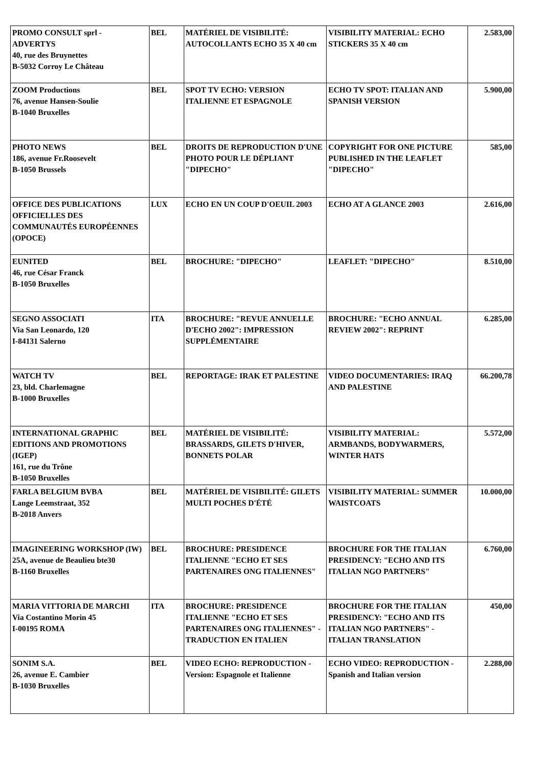| PROMO CONSULT sprl - ADVERTYS 40, rue des Bruynettes B-5032 Corroy Le Château | BEL | MATÉRIEL DE VISIBILITÉ: AUTOCOLLANTS ECHO 35 X 40 cm | VISIBILITY MATERIAL: ECHO STICKERS 35 X 40 cm | 2.583,00 |
| ZOOM Productions 76, avenue Hansen-Soulie B-1040 Bruxelles | BEL | SPOT TV ECHO: VERSION ITALIENNE ET ESPAGNOLE | ECHO TV SPOT: ITALIAN AND SPANISH VERSION | 5.900,00 |
| PHOTO NEWS 186, avenue Fr.Roosevelt B-1050 Brussels | BEL | DROITS DE REPRODUCTION D'UNE PHOTO POUR LE DÉPLIANT "DIPECHO" | COPYRIGHT FOR ONE PICTURE PUBLISHED IN THE LEAFLET "DIPECHO" | 585,00 |
| OFFICE DES PUBLICATIONS OFFICIELLES DES COMMUNAUTÉS EUROPÉENNES (OPOCE) | LUX | ECHO EN UN COUP D'OEUIL 2003 | ECHO AT A GLANCE 2003 | 2.616,00 |
| EUNITED 46, rue César Franck B-1050 Bruxelles | BEL | BROCHURE: "DIPECHO" | LEAFLET: "DIPECHO" | 8.510,00 |
| SEGNO ASSOCIATI Via San Leonardo, 120 I-84131 Salerno | ITA | BROCHURE: "REVUE ANNUELLE D'ECHO 2002": IMPRESSION SUPPLÉMENTAIRE | BROCHURE: "ECHO ANNUAL REVIEW 2002": REPRINT | 6.285,00 |
| WATCH TV 23, bld. Charlemagne B-1000 Bruxelles | BEL | REPORTAGE: IRAK ET PALESTINE | VIDEO DOCUMENTARIES: IRAQ AND PALESTINE | 66.200,78 |
| INTERNATIONAL GRAPHIC EDITIONS AND PROMOTIONS (IGEP) 161, rue du Trône B-1050 Bruxelles | BEL | MATÉRIEL DE VISIBILITÉ: BRASSARDS, GILETS D'HIVER, BONNETS POLAR | VISIBILITY MATERIAL: ARMBANDS, BODYWARMERS, WINTER HATS | 5.572,00 |
| FARLA BELGIUM BVBA Lange Leemstraat, 352 B-2018 Anvers | BEL | MATÉRIEL DE VISIBILITÉ: GILETS MULTI POCHES D'ÉTÉ | VISIBILITY MATERIAL: SUMMER WAISTCOATS | 10.000,00 |
| IMAGINEERING WORKSHOP (IW) 25A, avenue de Beaulieu bte30 B-1160 Bruxelles | BEL | BROCHURE: PRESIDENCE ITALIENNE "ECHO ET SES PARTENAIRES ONG ITALIENNES" | BROCHURE FOR THE ITALIAN PRESIDENCY: "ECHO AND ITS ITALIAN NGO PARTNERS" | 6.760,00 |
| MARIA VITTORIA DE MARCHI Via Costantino Morin 45 I-00195 ROMA | ITA | BROCHURE: PRESIDENCE ITALIENNE "ECHO ET SES PARTENAIRES ONG ITALIENNES" - TRADUCTION EN ITALIEN | BROCHURE FOR THE ITALIAN PRESIDENCY: "ECHO AND ITS ITALIAN NGO PARTNERS" - ITALIAN TRANSLATION | 450,00 |
| SONIM S.A. 26, avenue E. Cambier B-1030 Bruxelles | BEL | VIDEO ECHO: REPRODUCTION - Version: Espagnole et Italienne | ECHO VIDEO: REPRODUCTION - Spanish and Italian version | 2.288,00 |